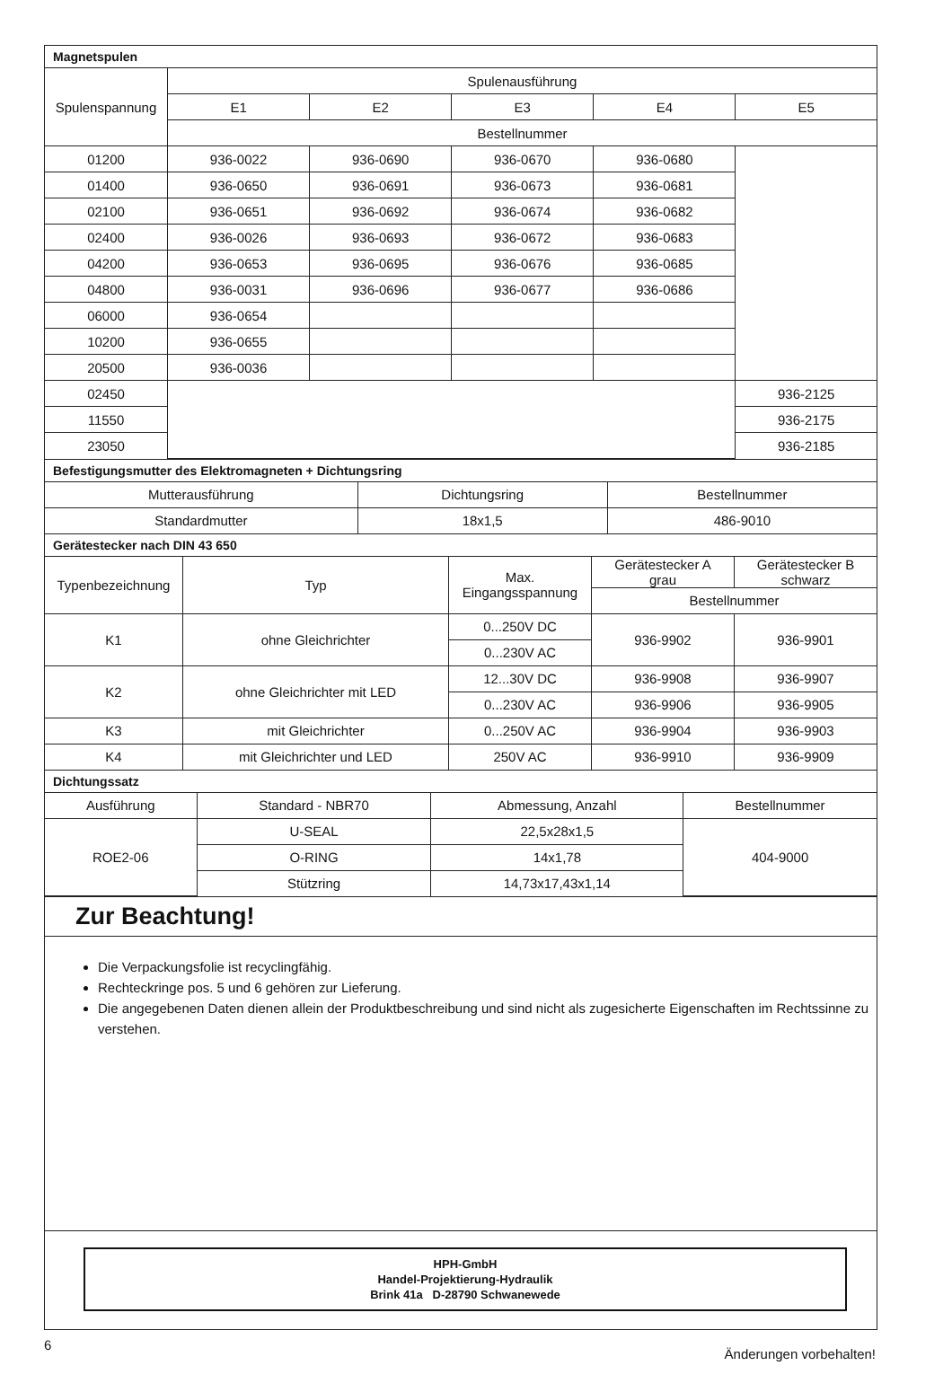Magnetspulen
| Spulenspannung | Spulenausführung | | | | |
| --- | --- | --- | --- | --- | --- |
| | E1 | E2 | E3 | E4 | E5 |
| | Bestellnummer | | | | |
| 01200 | 936-0022 | 936-0690 | 936-0670 | 936-0680 | |
| 01400 | 936-0650 | 936-0691 | 936-0673 | 936-0681 | |
| 02100 | 936-0651 | 936-0692 | 936-0674 | 936-0682 | |
| 02400 | 936-0026 | 936-0693 | 936-0672 | 936-0683 | |
| 04200 | 936-0653 | 936-0695 | 936-0676 | 936-0685 | |
| 04800 | 936-0031 | 936-0696 | 936-0677 | 936-0686 | |
| 06000 | 936-0654 | | | | |
| 10200 | 936-0655 | | | | |
| 20500 | 936-0036 | | | | |
| 02450 | | | | | 936-2125 |
| 11550 | | | | | 936-2175 |
| 23050 | | | | | 936-2185 |
Befestigungsmutter des Elektromagneten + Dichtungsring
| Mutterausführung | Dichtungsring | Bestellnummer |
| --- | --- | --- |
| Standardmutter | 18x1,5 | 486-9010 |
Gerätestecker nach DIN 43 650
| Typenbezeichnung | Typ | Max. Eingangsspannung | Gerätestecker A grau | Gerätestecker B schwarz |
| --- | --- | --- | --- | --- |
| | | | Bestellnummer | |
| K1 | ohne Gleichrichter | 0...250V DC | 936-9902 | 936-9901 |
| | | 0...230V AC | | |
| K2 | ohne Gleichrichter mit LED | 12...30V DC | 936-9908 | 936-9907 |
| | | 0...230V AC | 936-9906 | 936-9905 |
| K3 | mit Gleichrichter | 0...250V AC | 936-9904 | 936-9903 |
| K4 | mit Gleichrichter und LED | 250V AC | 936-9910 | 936-9909 |
Dichtungssatz
| Ausführung | Standard - NBR70 | Abmessung, Anzahl | Bestellnummer |
| --- | --- | --- | --- |
| ROE2-06 | U-SEAL | 22,5x28x1,5 | 404-9000 |
| | O-RING | 14x1,78 | |
| | Stützring | 14,73x17,43x1,14 | |
Zur Beachtung!
Die Verpackungsfolie ist recyclingfähig.
Rechteckringe pos. 5 und 6 gehören zur Lieferung.
Die angegebenen Daten dienen allein der Produktbeschreibung und sind nicht als zugesicherte Eigenschaften im Rechtssinne zu verstehen.
HPH-GmbH
Handel-Projektierung-Hydraulik
Brink 41a D-28790 Schwanewede
6 Änderungen vorbehalten!